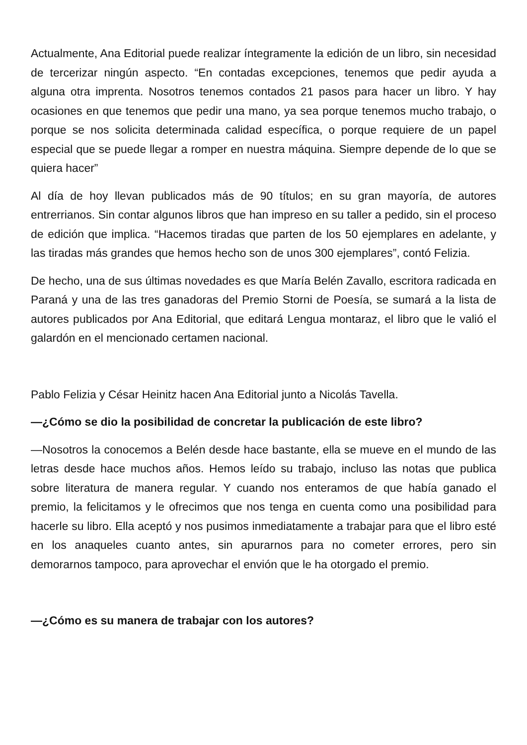Actualmente, Ana Editorial puede realizar íntegramente la edición de un libro, sin necesidad de tercerizar ningún aspecto. “En contadas excepciones, tenemos que pedir ayuda a alguna otra imprenta. Nosotros tenemos contados 21 pasos para hacer un libro. Y hay ocasiones en que tenemos que pedir una mano, ya sea porque tenemos mucho trabajo, o porque se nos solicita determinada calidad específica, o porque requiere de un papel especial que se puede llegar a romper en nuestra máquina. Siempre depende de lo que se quiera hacer”
Al día de hoy llevan publicados más de 90 títulos; en su gran mayoría, de autores entrerrianos. Sin contar algunos libros que han impreso en su taller a pedido, sin el proceso de edición que implica. “Hacemos tiradas que parten de los 50 ejemplares en adelante, y las tiradas más grandes que hemos hecho son de unos 300 ejemplares”, contó Felizia.
De hecho, una de sus últimas novedades es que María Belén Zavallo, escritora radicada en Paraná y una de las tres ganadoras del Premio Storni de Poesía, se sumará a la lista de autores publicados por Ana Editorial, que editará Lengua montaraz, el libro que le valió el galardón en el mencionado certamen nacional.
Pablo Felizia y César Heinitz hacen Ana Editorial junto a Nicolás Tavella.
—¿Cómo se dio la posibilidad de concretar la publicación de este libro?
—Nosotros la conocemos a Belén desde hace bastante, ella se mueve en el mundo de las letras desde hace muchos años. Hemos leído su trabajo, incluso las notas que publica sobre literatura de manera regular. Y cuando nos enteramos de que había ganado el premio, la felicitamos y le ofrecimos que nos tenga en cuenta como una posibilidad para hacerle su libro. Ella aceptó y nos pusimos inmediatamente a trabajar para que el libro esté en los anaqueles cuanto antes, sin apurarnos para no cometer errores, pero sin demorarnos tampoco, para aprovechar el envión que le ha otorgado el premio.
—¿Cómo es su manera de trabajar con los autores?